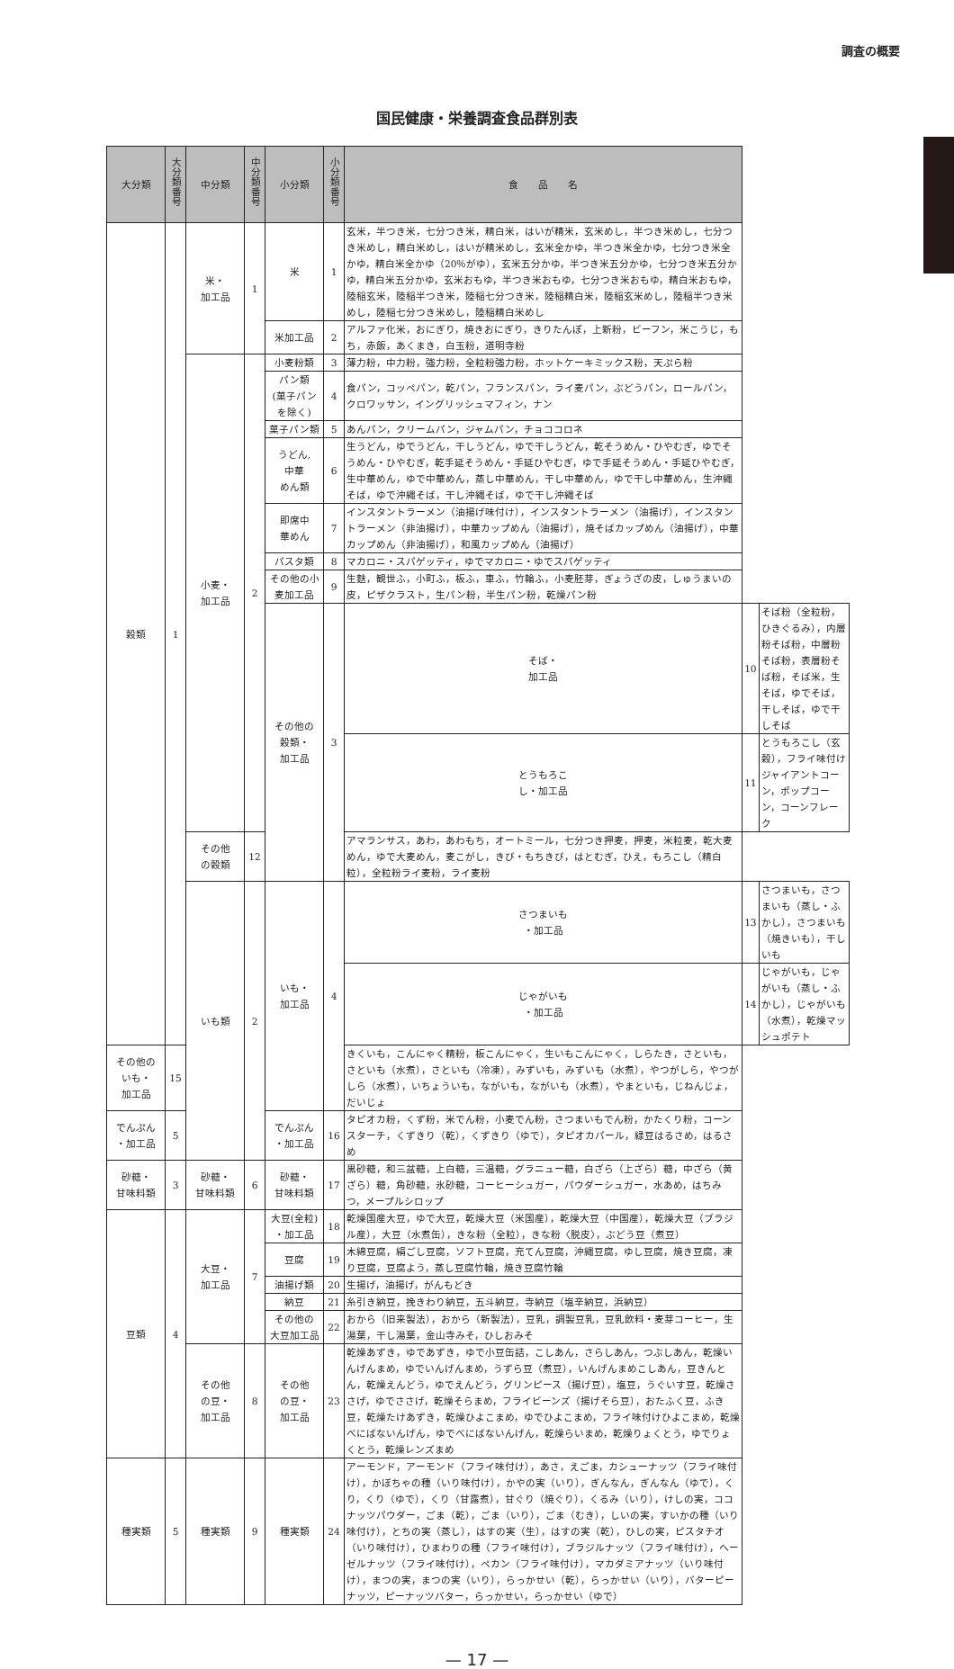調査の概要
国民健康・栄養調査食品群別表
| 大分類 | 大分類番号 | 中分類 | 中分類番号 | 小分類 | 小分類番号 | 食 品 名 | | |
| --- | --- | --- | --- | --- | --- | --- | --- | --- |
| 穀類 | 1 | 米・ 加工品 | 1 | 米 | 1 | 玄米，半つき米，七分つき米，精白米，はいが精米，玄米めし，半つき米めし，七分つき米めし，精白米めし，はいが精米めし，玄米全かゆ，半つき米全かゆ，七分つき米全かゆ，精白米全かゆ（20％がゆ），玄米五分かゆ，半つき米五分かゆ，七分つき米五分かゆ，精白米五分かゆ，玄米おもゆ，半つき米おもゆ，七分つき米おもゆ，精白米おもゆ，陸稲玄米，陸稲半つき米，陸稲七分つき米，陸稲精白米，陸稲玄米めし，陸稲半つき米めし，陸稲七分つき米めし，陸稲精白米めし | | |
| | | | | 米加工品 | 2 | アルファ化米，おにぎり，焼きおにぎり，きりたんぽ，上新粉，ビーフン，米こうじ，もち，赤飯，あくまき，白玉粉，道明寺粉 | | |
| | | 小麦・ 加工品 | 2 | 小麦粉類 | 3 | 薄力粉，中力粉，強力粉，全粒粉強力粉，ホットケーキミックス粉，天ぷら粉 | | |
| | | | | パン類 (菓子パン を除く) | 4 | 食パン，コッペパン，乾パン，フランスパン，ライ麦パン，ぶどうパン，ロールパン，クロワッサン，イングリッシュマフィン，ナン | | |
| | | | | 菓子パン類 | 5 | あんパン，クリームパン，ジャムパン，チョココロネ | | |
| | | | | うどん, 中華 めん類 | 6 | 生うどん，ゆでうどん，干しうどん，ゆで干しうどん，乾そうめん・ひやむぎ，ゆでそうめん・ひやむぎ，乾手延そうめん・手延ひやむぎ，ゆで手延そうめん・手延ひやむぎ，生中華めん，ゆで中華めん，蒸し中華めん，干し中華めん，ゆで干し中華めん，生沖縄そば，ゆで沖縄そば，干し沖縄そば，ゆで干し沖縄そば | | |
| | | | | 即席中 華めん | 7 | インスタントラーメン（油揚げ味付け），インスタントラーメン（油揚げ），インスタントラーメン（非油揚げ），中華カップめん（油揚げ），焼そばカップめん（油揚げ），中華カップめん（非油揚げ），和風カップめん（油揚げ） | | |
| | | | | パスタ類 | 8 | マカロニ・スパゲッティ，ゆでマカロニ・ゆでスパゲッティ | | |
| | | | | その他の小 麦加工品 | 9 | 生麩，観世ふ，小町ふ，板ふ，車ふ，竹輪ふ，小麦胚芽，ぎょうざの皮，しゅうまいの皮，ピザクラスト，生パン粉，半生パン粉，乾燥パン粉 | | |
| | | | | その他の 穀類・ 加工品 | 3 | そば・ 加工品 | 10 | そば粉（全粒粉，ひきぐるみ），内層粉そば粉，中層粉そば粉，表層粉そば粉，そば米，生そば，ゆでそば，干しそば，ゆで干しそば |
| | | | | | | とうもろこ し・加工品 | 11 | とうもろこし（玄穀），フライ味付けジャイアントコーン，ポップコーン，コーンフレーク |
| | | その他 の穀類 | 12 | | | アマランサス，あわ，あわもち，オートミール，七分つき押麦，押麦，米粒麦，乾大麦めん，ゆで大麦めん，麦こがし，きび・もちきび，はとむぎ，ひえ，もろこし（精白粒），全粒粉ライ麦粉，ライ麦粉 | | |
| | | いも類 | 2 | いも・ 加工品 | 4 | さつまいも ・加工品 | 13 | さつまいも，さつまいも（蒸し・ふかし），さつまいも（焼きいも），干しいも |
| | | | | | | じゃがいも ・加工品 | 14 | じゃがいも，じゃがいも（蒸し・ふかし），じゃがいも（水煮），乾燥マッシュポテト |
| その他の いも・ 加工品 | 15 | | | | | きくいも，こんにゃく精粉，板こんにゃく，生いもこんにゃく，しらたき，さといも，さといも（水煮），さといも（冷凍），みずいも，みずいも（水煮），やつがしら，やつがしら（水煮），いちょういも，ながいも，ながいも（水煮），やまといも，じねんじょ，だいじょ | | |
| でんぷん ・加工品 | 5 | | | でんぷん ・加工品 | 16 | タピオカ粉，くず粉，米でん粉，小麦でん粉，さつまいもでん粉，かたくり粉，コーンスターチ，くずきり（乾），くずきり（ゆで），タピオカパール，緑豆はるさめ，はるさめ | | |
| 砂糖・ 甘味料類 | 3 | 砂糖・ 甘味料類 | 6 | 砂糖・ 甘味料類 | 17 | 黒砂糖，和三盆糖，上白糖，三温糖，グラニュー糖，白ざら（上ざら）糖，中ざら（黄ざら）糖，角砂糖，氷砂糖，コーヒーシュガー，パウダーシュガー，水あめ，はちみつ，メープルシロップ | | |
| 豆類 | 4 | 大豆・ 加工品 | 7 | 大豆(全粒) ・加工品 | 18 | 乾燥国産大豆，ゆで大豆，乾燥大豆（米国産），乾燥大豆（中国産），乾燥大豆（ブラジル産），大豆（水煮缶），きな粉（全粒），きな粉〈脱皮〉，ぶどう豆（煮豆） | | |
| | | | | 豆腐 | 19 | 木綿豆腐，絹ごし豆腐，ソフト豆腐，充てん豆腐，沖縄豆腐，ゆし豆腐，焼き豆腐，凍り豆腐，豆腐よう，蒸し豆腐竹輪，焼き豆腐竹輪 | | |
| | | | | 油揚げ類 | 20 | 生揚げ，油揚げ，がんもどき | | |
| | | | | 納豆 | 21 | 糸引き納豆，挽きわり納豆，五斗納豆，寺納豆（塩辛納豆，浜納豆） | | |
| | | | | その他の 大豆加工品 | 22 | おから（旧来製法），おから（新製法），豆乳，調製豆乳，豆乳飲料・麦芽コーヒー，生湯葉，干し湯葉，金山寺みそ，ひしおみそ | | |
| | | その他 の豆・ 加工品 | 8 | その他 の豆・ 加工品 | 23 | 乾燥あずき，ゆであずき，ゆで小豆缶詰，こしあん，さらしあん，つぶしあん，乾燥いんげんまめ，ゆでいんげんまめ，うずら豆（煮豆），いんげんまめこしあん，豆きんとん，乾燥えんどう，ゆでえんどう，グリンピース（揚げ豆），塩豆，うぐいす豆，乾燥ささげ，ゆでささげ，乾燥そらまめ，フライビーンズ（揚げそら豆），おたふく豆，ふき豆，乾燥たけあずき，乾燥ひよこまめ，ゆでひよこまめ，フライ味付けひよこまめ，乾燥べにばないんげん，ゆでべにばないんげん，乾燥らいまめ，乾燥りょくとう，ゆでりょくとう，乾燥レンズまめ | | |
| 種実類 | 5 | 種実類 | 9 | 種実類 | 24 | アーモンド，アーモンド（フライ味付け），あさ，えごま，カシューナッツ（フライ味付け），かぼちゃの種（いり味付け），かやの実（いり），ぎんなん，ぎんなん（ゆで），くり，くり（ゆで），くり（甘露煮），甘ぐり（焼ぐり），くるみ（いり），けしの実，ココナッツパウダー，ごま（乾），ごま（いり），ごま（むき），しいの実，すいかの種（いり味付け），とちの実（蒸し），はすの実（生），はすの実（乾），ひしの実，ピスタチオ（いり味付け），ひまわりの種（フライ味付け），ブラジルナッツ（フライ味付け），ヘーゼルナッツ（フライ味付け），ペカン（フライ味付け），マカダミアナッツ（いり味付け），まつの実，まつの実（いり），らっかせい（乾），らっかせい（いり），バターピーナッツ，ピーナッツバター，らっかせい，らっかせい（ゆで） | | |
— 17 —